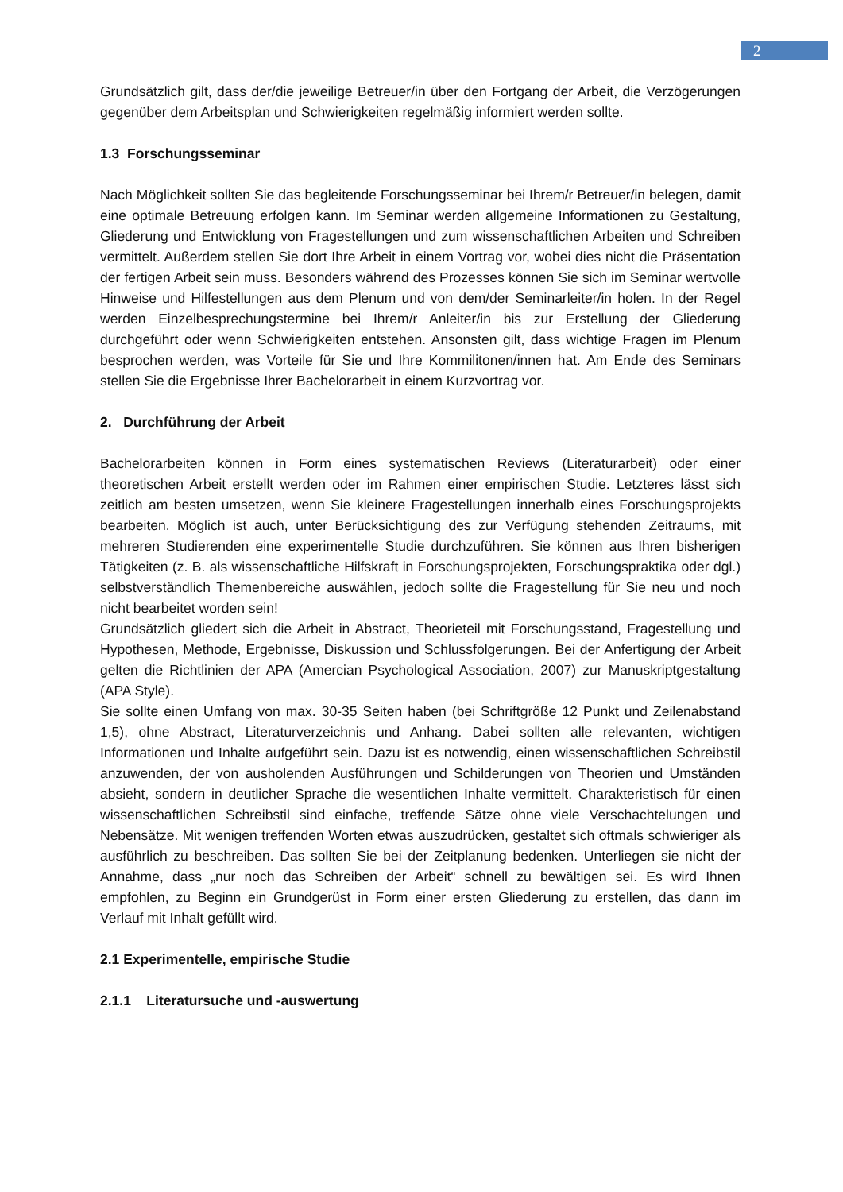2
Grundsätzlich gilt, dass der/die jeweilige Betreuer/in über den Fortgang der Arbeit, die Verzögerungen gegenüber dem Arbeitsplan und Schwierigkeiten regelmäßig informiert werden sollte.
1.3 Forschungsseminar
Nach Möglichkeit sollten Sie das begleitende Forschungsseminar bei Ihrem/r Betreuer/in belegen, damit eine optimale Betreuung erfolgen kann. Im Seminar werden allgemeine Informationen zu Gestaltung, Gliederung und Entwicklung von Fragestellungen und zum wissenschaftlichen Arbeiten und Schreiben vermittelt. Außerdem stellen Sie dort Ihre Arbeit in einem Vortrag vor, wobei dies nicht die Präsentation der fertigen Arbeit sein muss. Besonders während des Prozesses können Sie sich im Seminar wertvolle Hinweise und Hilfestellungen aus dem Plenum und von dem/der Seminarleiter/in holen. In der Regel werden Einzelbesprechungstermine bei Ihrem/r Anleiter/in bis zur Erstellung der Gliederung durchgeführt oder wenn Schwierigkeiten entstehen. Ansonsten gilt, dass wichtige Fragen im Plenum besprochen werden, was Vorteile für Sie und Ihre Kommilitonen/innen hat. Am Ende des Seminars stellen Sie die Ergebnisse Ihrer Bachelorarbeit in einem Kurzvortrag vor.
2. Durchführung der Arbeit
Bachelorarbeiten können in Form eines systematischen Reviews (Literaturarbeit) oder einer theoretischen Arbeit erstellt werden oder im Rahmen einer empirischen Studie. Letzteres lässt sich zeitlich am besten umsetzen, wenn Sie kleinere Fragestellungen innerhalb eines Forschungsprojekts bearbeiten. Möglich ist auch, unter Berücksichtigung des zur Verfügung stehenden Zeitraums, mit mehreren Studierenden eine experimentelle Studie durchzuführen. Sie können aus Ihren bisherigen Tätigkeiten (z. B. als wissenschaftliche Hilfskraft in Forschungsprojekten, Forschungspraktika oder dgl.) selbstverständlich Themenbereiche auswählen, jedoch sollte die Fragestellung für Sie neu und noch nicht bearbeitet worden sein!
Grundsätzlich gliedert sich die Arbeit in Abstract, Theorieteil mit Forschungsstand, Fragestellung und Hypothesen, Methode, Ergebnisse, Diskussion und Schlussfolgerungen. Bei der Anfertigung der Arbeit gelten die Richtlinien der APA (Amercian Psychological Association, 2007) zur Manuskriptgestaltung (APA Style).
Sie sollte einen Umfang von max. 30-35 Seiten haben (bei Schriftgröße 12 Punkt und Zeilenabstand 1,5), ohne Abstract, Literaturverzeichnis und Anhang. Dabei sollten alle relevanten, wichtigen Informationen und Inhalte aufgeführt sein. Dazu ist es notwendig, einen wissenschaftlichen Schreibstil anzuwenden, der von ausholenden Ausführungen und Schilderungen von Theorien und Umständen absieht, sondern in deutlicher Sprache die wesentlichen Inhalte vermittelt. Charakteristisch für einen wissenschaftlichen Schreibstil sind einfache, treffende Sätze ohne viele Verschachtelungen und Nebensätze. Mit wenigen treffenden Worten etwas auszudrücken, gestaltet sich oftmals schwieriger als ausführlich zu beschreiben. Das sollten Sie bei der Zeitplanung bedenken. Unterliegen sie nicht der Annahme, dass „nur noch das Schreiben der Arbeit“ schnell zu bewältigen sei. Es wird Ihnen empfohlen, zu Beginn ein Grundgerüst in Form einer ersten Gliederung zu erstellen, das dann im Verlauf mit Inhalt gefüllt wird.
2.1 Experimentelle, empirische Studie
2.1.1 Literatursuche und -auswertung